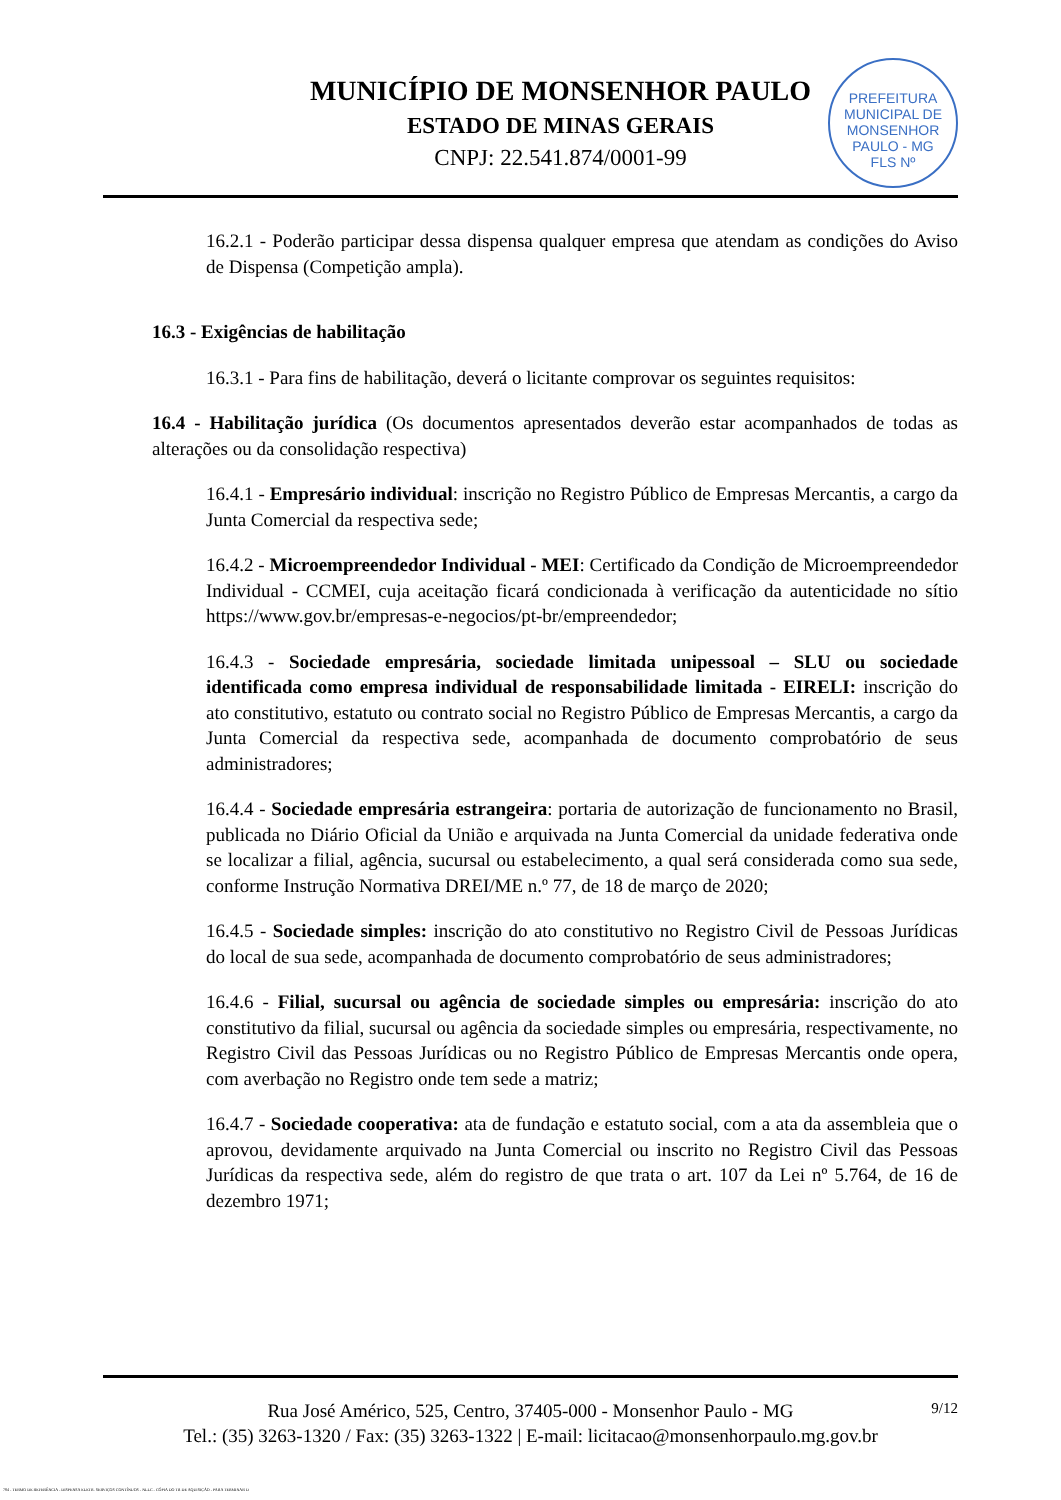MUNICÍPIO DE MONSENHOR PAULO
ESTADO DE MINAS GERAIS
CNPJ: 22.541.874/0001-99
PREFEITURA MUNICIPAL DE MONSENHOR PAULO - MG
FLS Nº
16.2.1 - Poderão participar dessa dispensa qualquer empresa que atendam as condições do Aviso de Dispensa (Competição ampla).
16.3 - Exigências de habilitação
16.3.1 - Para fins de habilitação, deverá o licitante comprovar os seguintes requisitos:
16.4 - Habilitação jurídica (Os documentos apresentados deverão estar acompanhados de todas as alterações ou da consolidação respectiva)
16.4.1 - Empresário individual: inscrição no Registro Público de Empresas Mercantis, a cargo da Junta Comercial da respectiva sede;
16.4.2 - Microempreendedor Individual - MEI: Certificado da Condição de Microempreendedor Individual - CCMEI, cuja aceitação ficará condicionada à verificação da autenticidade no sítio https://www.gov.br/empresas-e-negocios/pt-br/empreendedor;
16.4.3 - Sociedade empresária, sociedade limitada unipessoal – SLU ou sociedade identificada como empresa individual de responsabilidade limitada - EIRELI: inscrição do ato constitutivo, estatuto ou contrato social no Registro Público de Empresas Mercantis, a cargo da Junta Comercial da respectiva sede, acompanhada de documento comprobatório de seus administradores;
16.4.4 - Sociedade empresária estrangeira: portaria de autorização de funcionamento no Brasil, publicada no Diário Oficial da União e arquivada na Junta Comercial da unidade federativa onde se localizar a filial, agência, sucursal ou estabelecimento, a qual será considerada como sua sede, conforme Instrução Normativa DREI/ME n.º 77, de 18 de março de 2020;
16.4.5 - Sociedade simples: inscrição do ato constitutivo no Registro Civil de Pessoas Jurídicas do local de sua sede, acompanhada de documento comprobatório de seus administradores;
16.4.6 - Filial, sucursal ou agência de sociedade simples ou empresária: inscrição do ato constitutivo da filial, sucursal ou agência da sociedade simples ou empresária, respectivamente, no Registro Civil das Pessoas Jurídicas ou no Registro Público de Empresas Mercantis onde opera, com averbação no Registro onde tem sede a matriz;
16.4.7 - Sociedade cooperativa: ata de fundação e estatuto social, com a ata da assembleia que o aprovou, devidamente arquivado na Junta Comercial ou inscrito no Registro Civil das Pessoas Jurídicas da respectiva sede, além do registro de que trata o art. 107 da Lei nº 5.764, de 16 de dezembro 1971;
9/12
Rua José Américo, 525, Centro, 37405-000 - Monsenhor Paulo - MG
Tel.: (35) 3263-1320 / Fax: (35) 3263-1322 | E-mail: licitacao@monsenhorpaulo.mg.gov.br
784 - TERMO DE REFERÊNCIA - DISPENSA ELETR. SERVIÇOS CONTÍNUOS - NLLC - CÓPIA DO TR DE AQUISIÇÃO - PARA TERMINAR D